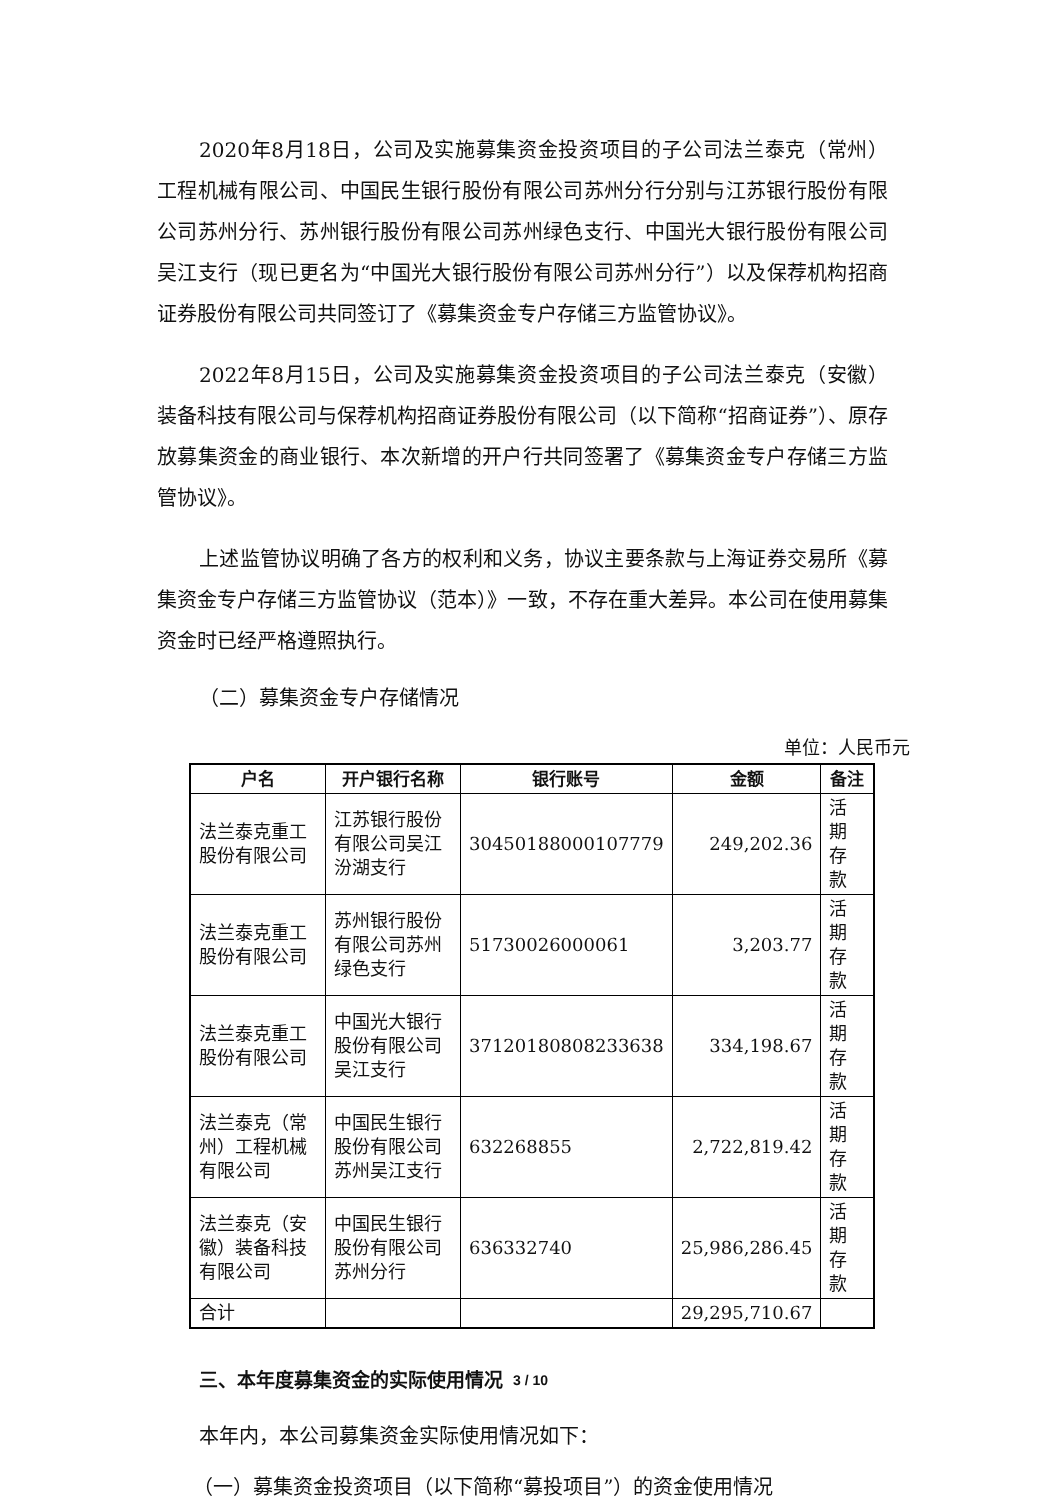2020年8月18日，公司及实施募集资金投资项目的子公司法兰泰克（常州）工程机械有限公司、中国民生银行股份有限公司苏州分行分别与江苏银行股份有限公司苏州分行、苏州银行股份有限公司苏州绿色支行、中国光大银行股份有限公司吴江支行（现已更名为“中国光大银行股份有限公司苏州分行”）以及保荐机构招商证券股份有限公司共同签订了《募集资金专户存储三方监管协议》。
2022年8月15日，公司及实施募集资金投资项目的子公司法兰泰克（安徽）装备科技有限公司与保荐机构招商证券股份有限公司（以下简称“招商证券”）、原存放募集资金的商业银行、本次新增的开户行共同签署了《募集资金专户存储三方监管协议》。
上述监管协议明确了各方的权利和义务，协议主要条款与上海证券交易所《募集资金专户存储三方监管协议（范本）》一致，不存在重大差异。本公司在使用募集资金时已经严格遵照执行。
（二）募集资金专户存储情况
单位：人民币元
| 户名 | 开户银行名称 | 银行账号 | 金额 | 备注 |
| --- | --- | --- | --- | --- |
| 法兰泰克重工股份有限公司 | 江苏银行股份有限公司吴江汾湖支行 | 30450188000107779 | 249,202.36 | 活期存款 |
| 法兰泰克重工股份有限公司 | 苏州银行股份有限公司苏州绿色支行 | 51730026000061 | 3,203.77 | 活期存款 |
| 法兰泰克重工股份有限公司 | 中国光大银行股份有限公司吴江支行 | 37120180808233638 | 334,198.67 | 活期存款 |
| 法兰泰克（常州）工程机械有限公司 | 中国民生银行股份有限公司苏州吴江支行 | 632268855 | 2,722,819.42 | 活期存款 |
| 法兰泰克（安徽）装备科技有限公司 | 中国民生银行股份有限公司苏州分行 | 636332740 | 25,986,286.45 | 活期存款 |
| 合计 | | | 29,295,710.67 | |
三、本年度募集资金的实际使用情况
本年内，本公司募集资金实际使用情况如下：
（一）募集资金投资项目（以下简称“募投项目”）的资金使用情况
3 / 10